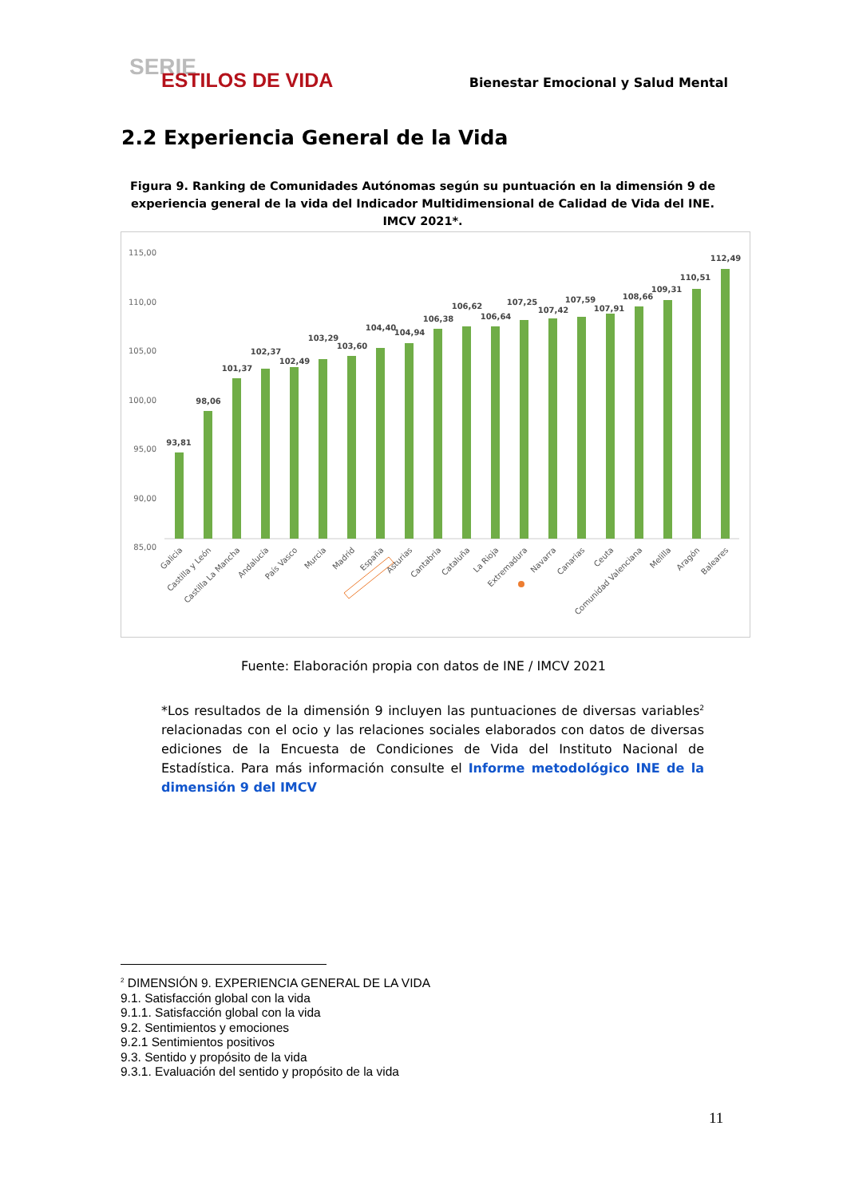SERIE
ESTILOS DE VIDA
Bienestar Emocional y Salud Mental
2.2 Experiencia General de la Vida
Figura 9. Ranking de Comunidades Autónomas según su puntuación en la dimensión 9 de experiencia general de la vida del Indicador Multidimensional de Calidad de Vida del INE. IMCV 2021*.
115,00
110,00
105,00
100,00
95,00
90,00
85,00
93,81
98,06
101,37
102,37
102,49
103,29
103,60
104,40
104,94
106,38
106,62
106,64
107,25
107,42
107,59
107,91
108,66
109,31
110,51
112,49
Galicia
Castilla y León
Castilla La Mancha
Andalucía
País Vasco
Murcia
Madrid
España
Asturias
Cantabria
Cataluña
La Rioja
Extremadura
Navarra
Canarias
Ceuta
Comunidad Valenciana
Melilla
Aragón
Baleares
Fuente: Elaboración propia con datos de INE / IMCV 2021
*Los resultados de la dimensión 9 incluyen las puntuaciones de diversas variables<sup>2</sup> relacionadas con el ocio y las relaciones sociales elaborados con datos de diversas ediciones de la Encuesta de Condiciones de Vida del Instituto Nacional de Estadística. Para más información consulte el Informe metodológico INE de la dimensión 9 del IMCV
<sup>2</sup> DIMENSIÓN 9. EXPERIENCIA GENERAL DE LA VIDA
9.1. Satisfacción global con la vida
9.1.1. Satisfacción global con la vida
9.2. Sentimientos y emociones
9.2.1 Sentimientos positivos
9.3. Sentido y propósito de la vida
9.3.1. Evaluación del sentido y propósito de la vida
11